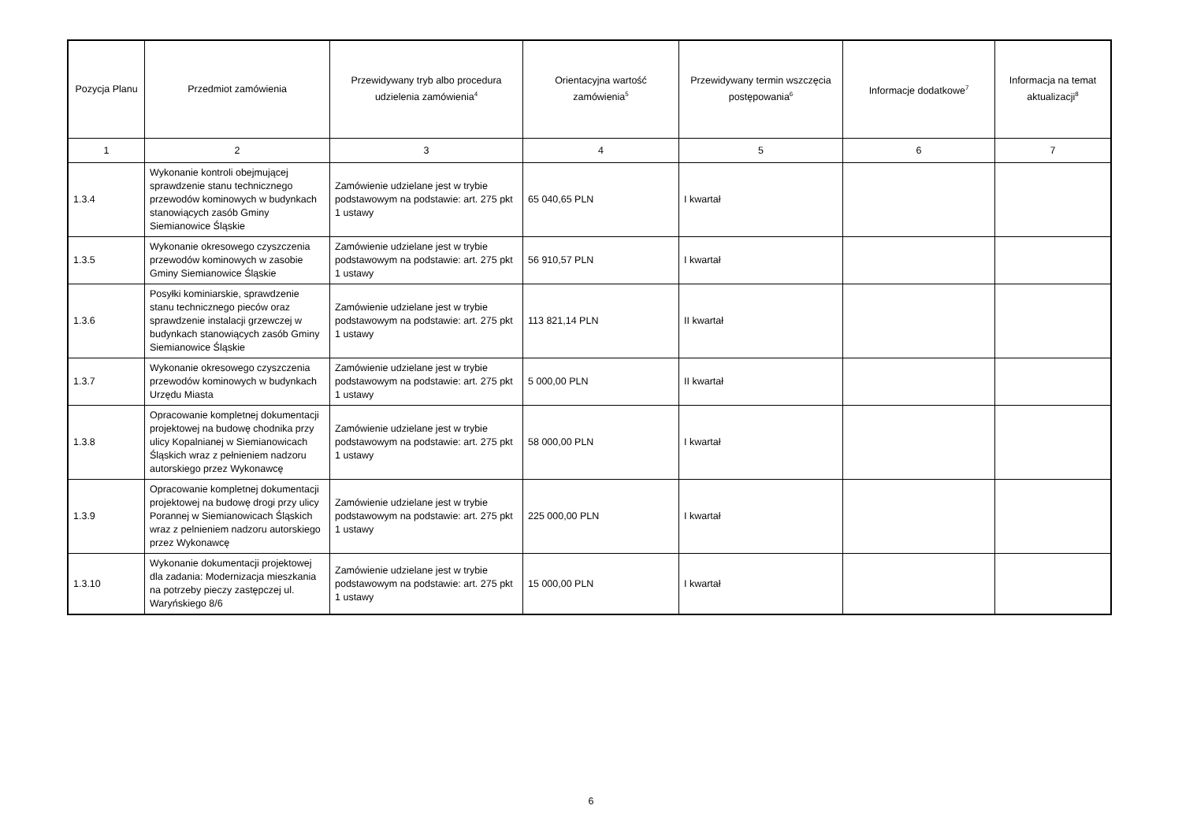| Pozycja Planu | Przedmiot zamówienia | Przewidywany tryb albo procedura udzielenia zamówienia<sup>4</sup> | Orientacyjna wartość zamówienia<sup>5</sup> | Przewidywany termin wszczęcia postępowania<sup>6</sup> | Informacje dodatkowe<sup>7</sup> | Informacja na temat aktualizacji<sup>8</sup> |
| --- | --- | --- | --- | --- | --- | --- |
| 1 | 2 | 3 | 4 | 5 | 6 | 7 |
| 1.3.4 | Wykonanie kontroli obejmującej sprawdzenie stanu technicznego przewodów kominowych w budynkach stanowiących zasób Gminy Siemianowice Śląskie | Zamówienie udzielane jest w trybie podstawowym na podstawie: art. 275 pkt 1 ustawy | 65 040,65 PLN | I kwartał | | |
| 1.3.5 | Wykonanie okresowego czyszczenia przewodów kominowych w zasobie Gminy Siemianowice Śląskie | Zamówienie udzielane jest w trybie podstawowym na podstawie: art. 275 pkt 1 ustawy | 56 910,57 PLN | I kwartał | | |
| 1.3.6 | Posyłki kominiarskie, sprawdzenie stanu technicznego pieców oraz sprawdzenie instalacji grzewczej w budynkach stanowiących zasób Gminy Siemianowice Śląskie | Zamówienie udzielane jest w trybie podstawowym na podstawie: art. 275 pkt 1 ustawy | 113 821,14 PLN | II kwartał | | |
| 1.3.7 | Wykonanie okresowego czyszczenia przewodów kominowych w budynkach Urzędu Miasta | Zamówienie udzielane jest w trybie podstawowym na podstawie: art. 275 pkt 1 ustawy | 5 000,00 PLN | II kwartał | | |
| 1.3.8 | Opracowanie kompletnej dokumentacji projektowej na budowę chodnika przy ulicy Kopalnianej w Siemianowicach Śląskich wraz z pełnieniem nadzoru autorskiego przez Wykonawcę | Zamówienie udzielane jest w trybie podstawowym na podstawie: art. 275 pkt 1 ustawy | 58 000,00 PLN | I kwartał | | |
| 1.3.9 | Opracowanie kompletnej dokumentacji projektowej na budowę drogi przy ulicy Porannej w Siemianowicach Śląskich wraz z pelnieniem nadzoru autorskiego przez Wykonawcę | Zamówienie udzielane jest w trybie podstawowym na podstawie: art. 275 pkt 1 ustawy | 225 000,00 PLN | I kwartał | | |
| 1.3.10 | Wykonanie dokumentacji projektowej dla zadania: Modernizacja mieszkania na potrzeby pieczy zastępczej ul. Waryńskiego 8/6 | Zamówienie udzielane jest w trybie podstawowym na podstawie: art. 275 pkt 1 ustawy | 15 000,00 PLN | I kwartał | | |
6